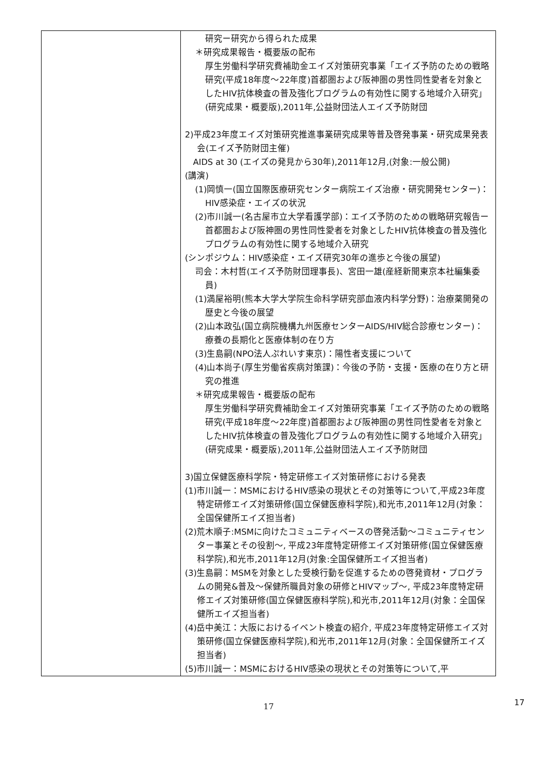| | 研究ー研究から得られた成果 ＊研究成果報告・概要版の配布 厚生労働科学研究費補助金エイズ対策研究事業「エイズ予防のための戦略研究(平成18年度～22年度)首都圏および阪神圏の男性同性愛者を対象としたHIV抗体検査の普及強化プログラムの有効性に関する地域介入研究」(研究成果・概要版),2011年,公益財団法人エイズ予防財団 2)平成23年度エイズ対策研究推進事業研究成果等普及啓発事業・研究成果発表会(エイズ予防財団主催) AIDS at 30 (エイズの発見から30年),2011年12月,(対象:一般公開) (講演) (1)岡慎一(国立国際医療研究センター病院エイズ治療・研究開発センター)：HIV感染症・エイズの状況 (2)市川誠一(名古屋市立大学看護学部)：エイズ予防のための戦略研究報告ー首都圏および阪神圏の男性同性愛者を対象としたHIV抗体検査の普及強化プログラムの有効性に関する地域介入研究 (シンポジウム：HIV感染症・エイズ研究30年の進歩と今後の展望) 司会：木村哲(エイズ予防財団理事長)、宮田一雄(産経新聞東京本社編集委員) (1)満屋裕明(熊本大学大学院生命科学研究部血液内科学分野)：治療薬開発の歴史と今後の展望 (2)山本政弘(国立病院機構九州医療センターAIDS/HIV総合診療センター)：療養の長期化と医療体制の在り方 (3)生島嗣(NPO法人ぷれいす東京)：陽性者支援について (4)山本尚子(厚生労働省疾病対策課)：今後の予防・支援・医療の在り方と研究の推進 ＊研究成果報告・概要版の配布 厚生労働科学研究費補助金エイズ対策研究事業「エイズ予防のための戦略研究(平成18年度～22年度)首都圏および阪神圏の男性同性愛者を対象としたHIV抗体検査の普及強化プログラムの有効性に関する地域介入研究」(研究成果・概要版),2011年,公益財団法人エイズ予防財団 3)国立保健医療科学院・特定研修エイズ対策研修における発表 (1)市川誠一：MSMにおけるHIV感染の現状とその対策等について,平成23年度特定研修エイズ対策研修(国立保健医療科学院),和光市,2011年12月(対象：全国保健所エイズ担当者) (2)荒木順子:MSMに向けたコミュニティベースの啓発活動～コミュニティセンター事業とその役割～, 平成23年度特定研修エイズ対策研修(国立保健医療科学院),和光市,2011年12月(対象:全国保健所エイズ担当者) (3)生島嗣：MSMを対象とした受検行動を促進するための啓発資材・プログラムの開発&普及～保健所職員対象の研修とHIVマップ～, 平成23年度特定研修エイズ対策研修(国立保健医療科学院),和光市,2011年12月(対象：全国保健所エイズ担当者) (4)岳中美江：大阪におけるイベント検査の紹介, 平成23年度特定研修エイズ対策研修(国立保健医療科学院),和光市,2011年12月(対象：全国保健所エイズ担当者) (5)市川誠一：MSMにおけるHIV感染の現状とその対策等について,平 |
17 17